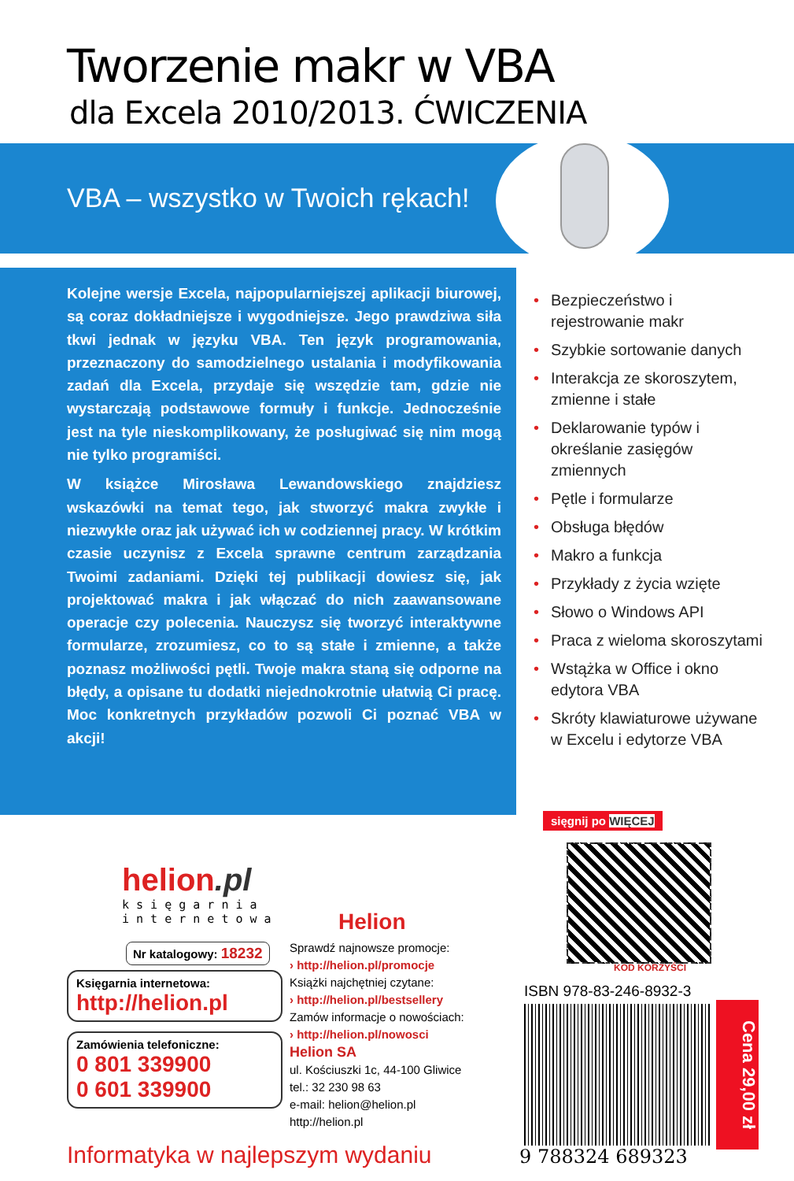Tworzenie makr w VBA
dla Excela 2010/2013. ĆWICZENIA
VBA – wszystko w Twoich rękach!
Kolejne wersje Excela, najpopularniejszej aplikacji biurowej, są coraz dokładniejsze i wygodniejsze. Jego prawdziwa siła tkwi jednak w języku VBA. Ten język programowania, przeznaczony do samodzielnego ustalania i modyfikowania zadań dla Excela, przydaje się wszędzie tam, gdzie nie wystarczają podstawowe formuły i funkcje. Jednocześnie jest na tyle nieskomplikowany, że posługiwać się nim mogą nie tylko programiści.
W książce Mirosława Lewandowskiego znajdziesz wskazówki na temat tego, jak stworzyć makra zwykłe i niezwykłe oraz jak używać ich w codziennej pracy. W krótkim czasie uczynisz z Excela sprawne centrum zarządzania Twoimi zadaniami. Dzięki tej publikacji dowiesz się, jak projektować makra i jak włączać do nich zaawansowane operacje czy polecenia. Nauczysz się tworzyć interaktywne formularze, zrozumiesz, co to są stałe i zmienne, a także poznasz możliwości pętli. Twoje makra staną się odporne na błędy, a opisane tu dodatki niejednokrotnie ułatwią Ci pracę. Moc konkretnych przykładów pozwoli Ci poznać VBA w akcji!
• Bezpieczeństwo i rejestrowanie makr
• Szybkie sortowanie danych
• Interakcja ze skoroszytem, zmienne i stałe
• Deklarowanie typów i określanie zasięgów zmiennych
• Pętle i formularze
• Obsługa błędów
• Makro a funkcja
• Przykłady z życia wzięte
• Słowo o Windows API
• Praca z wieloma skoroszytami
• Wstążka w Office i okno edytora VBA
• Skróty klawiaturowe używane w Excelu i edytorze VBA
sięgnij po WIĘCEJ
KOD KORZYŚCI
ISBN 978-83-246-8932-3
9 788324 689323
Cena 29,00 zł
helion.pl
k s i ę g a r n i a
i n t e r n e t o w a
Nr katalogowy: 18232
Księgarnia internetowa:
http://helion.pl
Zamówienia telefoniczne:
0 801 339900
0 601 339900
Helion
Sprawdź najnowsze promocje:
› http://helion.pl/promocje
Książki najchętniej czytane:
› http://helion.pl/bestsellery
Zamów informacje o nowościach:
› http://helion.pl/nowosci
Helion SA
ul. Kościuszki 1c, 44-100 Gliwice
tel.: 32 230 98 63
e-mail: helion@helion.pl
http://helion.pl
Informatyka w najlepszym wydaniu